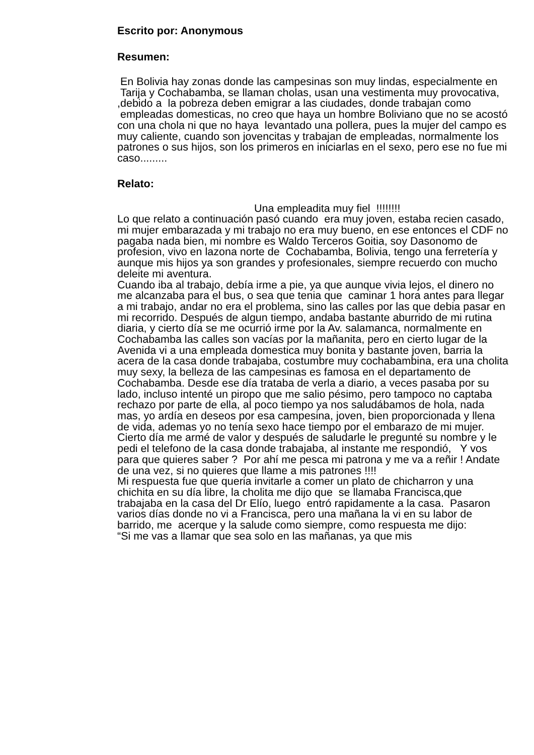Escrito por: Anonymous
Resumen:
En Bolivia hay zonas donde las campesinas son muy lindas, especialmente en Tarija y Cochabamba, se llaman cholas, usan una vestimenta muy provocativa, ,debido a la pobreza deben emigrar a las ciudades, donde trabajan como empleadas domesticas, no creo que haya un hombre Boliviano que no se acostó con una chola ni que no haya levantado una pollera, pues la mujer del campo es muy caliente, cuando son jovencitas y trabajan de empleadas, normalmente los patrones o sus hijos, son los primeros en iniciarlas en el sexo, pero ese no fue mi caso.........
Relato:
Una empleadita muy fiel !!!!!!!!
Lo que relato a continuación pasó cuando era muy joven, estaba recien casado, mi mujer embarazada y mi trabajo no era muy bueno, en ese entonces el CDF no pagaba nada bien, mi nombre es Waldo Terceros Goitia, soy Dasonomo de profesion, vivo en lazona norte de Cochabamba, Bolivia, tengo una ferretería y aunque mis hijos ya son grandes y profesionales, siempre recuerdo con mucho deleite mi aventura.
Cuando iba al trabajo, debía irme a pie, ya que aunque vivia lejos, el dinero no me alcanzaba para el bus, o sea que tenia que caminar 1 hora antes para llegar a mi trabajo, andar no era el problema, sino las calles por las que debia pasar en mi recorrido. Después de algun tiempo, andaba bastante aburrido de mi rutina diaria, y cierto día se me ocurrió irme por la Av. salamanca, normalmente en Cochabamba las calles son vacías por la mañanita, pero en cierto lugar de la Avenida vi a una empleada domestica muy bonita y bastante joven, barria la acera de la casa donde trabajaba, costumbre muy cochabambina, era una cholita muy sexy, la belleza de las campesinas es famosa en el departamento de Cochabamba. Desde ese día trataba de verla a diario, a veces pasaba por su lado, incluso intenté un piropo que me salio pésimo, pero tampoco no captaba rechazo por parte de ella, al poco tiempo ya nos saludábamos de hola, nada mas, yo ardía en deseos por esa campesina, joven, bien proporcionada y llena de vida, ademas yo no tenía sexo hace tiempo por el embarazo de mi mujer.
Cierto día me armé de valor y después de saludarle le pregunté su nombre y le pedi el telefono de la casa donde trabajaba, al instante me respondió, Y vos para que quieres saber ? Por ahí me pesca mi patrona y me va a reñir ! Andate de una vez, si no quieres que llame a mis patrones !!!!
Mi respuesta fue que queria invitarle a comer un plato de chicharron y una chichita en su día libre, la cholita me dijo que se llamaba Francisca,que trabajaba en la casa del Dr Elío, luego entró rapidamente a la casa. Pasaron varios días donde no vi a Francisca, pero una mañana la vi en su labor de barrido, me acerque y la salude como siempre, como respuesta me dijo:
“Si me vas a llamar que sea solo en las mañanas, ya que mis